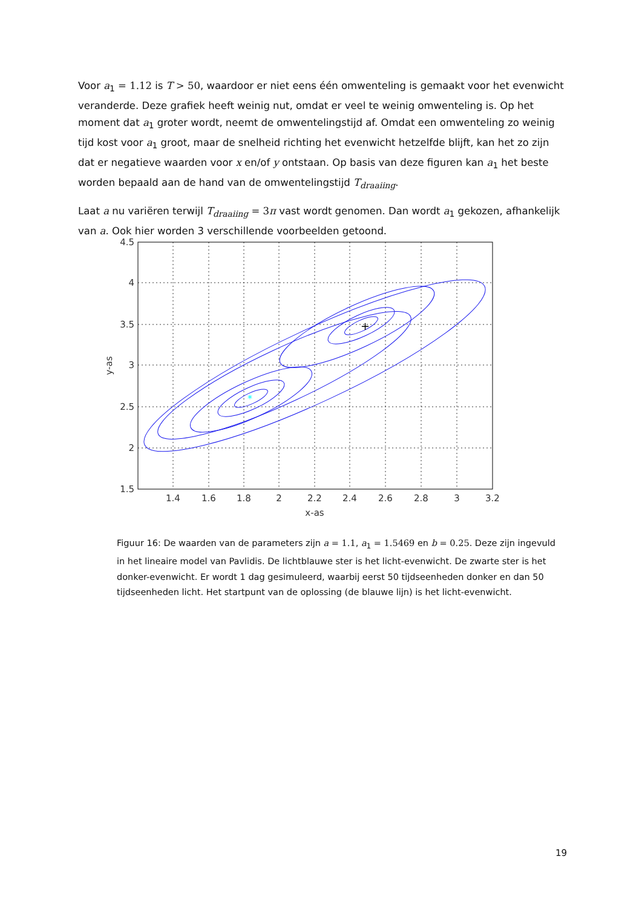Voor a<sub>1</sub> = 1.12 is T > 50, waardoor er niet eens één omwenteling is gemaakt voor het evenwicht veranderde. Deze grafiek heeft weinig nut, omdat er veel te weinig omwenteling is. Op het moment dat a<sub>1</sub> groter wordt, neemt de omwentelingstijd af. Omdat een omwenteling zo weinig tijd kost voor a<sub>1</sub> groot, maar de snelheid richting het evenwicht hetzelfde blijft, kan het zo zijn dat er negatieve waarden voor x en/of y ontstaan. Op basis van deze figuren kan a<sub>1</sub> het beste worden bepaald aan de hand van de omwentelingstijd T<sub>draaiing</sub>.
Laat a nu variëren terwijl T<sub>draaiing</sub> = 3π vast wordt genomen. Dan wordt a<sub>1</sub> gekozen, afhankelijk van a. Ook hier worden 3 verschillende voorbeelden getoond.
+
*
4.5
4
3.5
3
2.5
2
1.5
1.4
1.6
1.8
2
2.2
2.4
2.6
2.8
3
3.2
x-as
y-as
Figuur 16: De waarden van de parameters zijn a = 1.1, a<sub>1</sub> = 1.5469 en b = 0.25. Deze zijn ingevuld in het lineaire model van Pavlidis. De lichtblauwe ster is het licht-evenwicht. De zwarte ster is het donker-evenwicht. Er wordt 1 dag gesimuleerd, waarbij eerst 50 tijdseenheden donker en dan 50 tijdseenheden licht. Het startpunt van de oplossing (de blauwe lijn) is het licht-evenwicht.
19